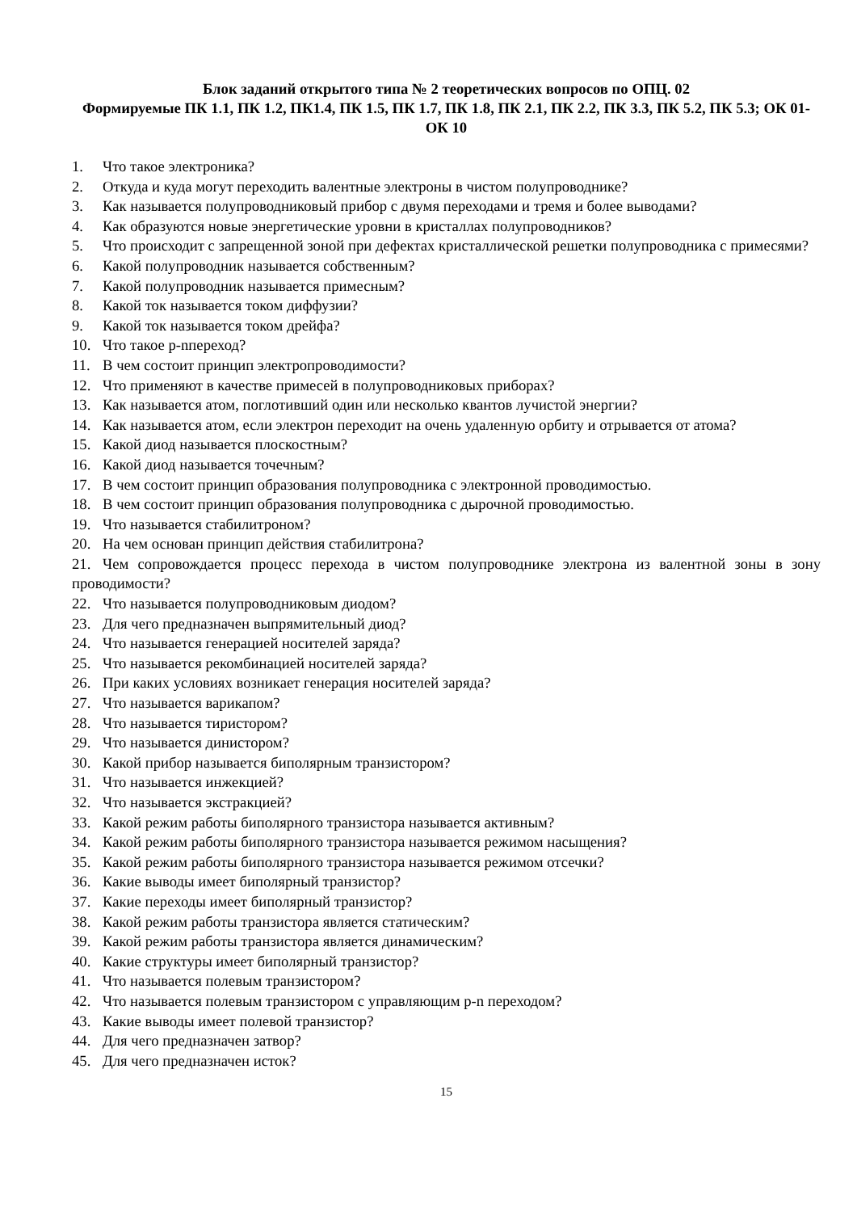Блок заданий открытого типа № 2 теоретических вопросов по ОПЦ. 02
Формируемые ПК 1.1, ПК 1.2, ПК1.4, ПК 1.5, ПК 1.7, ПК 1.8, ПК 2.1, ПК 2.2, ПК 3.3, ПК 5.2, ПК 5.3; ОК 01-ОК 10
1. Что такое электроника?
2. Откуда и куда могут переходить валентные электроны в чистом полупроводнике?
3. Как называется полупроводниковый прибор с двумя переходами и тремя и более выводами?
4. Как образуются новые энергетические уровни в кристаллах полупроводников?
5. Что происходит с запрещенной зоной при дефектах кристаллической решетки полупроводника с примесями?
6. Какой полупроводник называется собственным?
7. Какой полупроводник называется примесным?
8. Какой ток называется током диффузии?
9. Какой ток называется током дрейфа?
10. Что такое p-nпереход?
11. В чем состоит принцип электропроводимости?
12. Что применяют в качестве примесей в полупроводниковых приборах?
13. Как называется атом, поглотивший один или несколько квантов лучистой энергии?
14. Как называется атом, если электрон переходит на очень удаленную орбиту и отрывается от атома?
15. Какой диод называется плоскостным?
16. Какой диод называется точечным?
17. В чем состоит принцип образования полупроводника с электронной проводимостью.
18. В чем состоит принцип образования полупроводника с дырочной проводимостью.
19. Что называется стабилитроном?
20. На чем основан принцип действия стабилитрона?
21. Чем сопровождается процесс перехода в чистом полупроводнике электрона из валентной зоны в зону проводимости?
22. Что называется полупроводниковым диодом?
23. Для чего предназначен выпрямительный диод?
24. Что называется генерацией носителей заряда?
25. Что называется рекомбинацией носителей заряда?
26. При каких условиях возникает генерация носителей заряда?
27. Что называется варикапом?
28. Что называется тиристором?
29. Что называется динистором?
30. Какой прибор называется биполярным транзистором?
31. Что называется инжекцией?
32. Что называется экстракцией?
33. Какой режим работы биполярного транзистора называется активным?
34. Какой режим работы биполярного транзистора называется режимом насыщения?
35. Какой режим работы биполярного транзистора называется режимом отсечки?
36. Какие выводы имеет биполярный транзистор?
37. Какие переходы имеет биполярный транзистор?
38. Какой режим работы транзистора является статическим?
39. Какой режим работы транзистора является динамическим?
40. Какие структуры имеет биполярный транзистор?
41. Что называется полевым транзистором?
42. Что называется полевым транзистором с управляющим p-n переходом?
43. Какие выводы имеет полевой транзистор?
44. Для чего предназначен затвор?
45. Для чего предназначен исток?
15